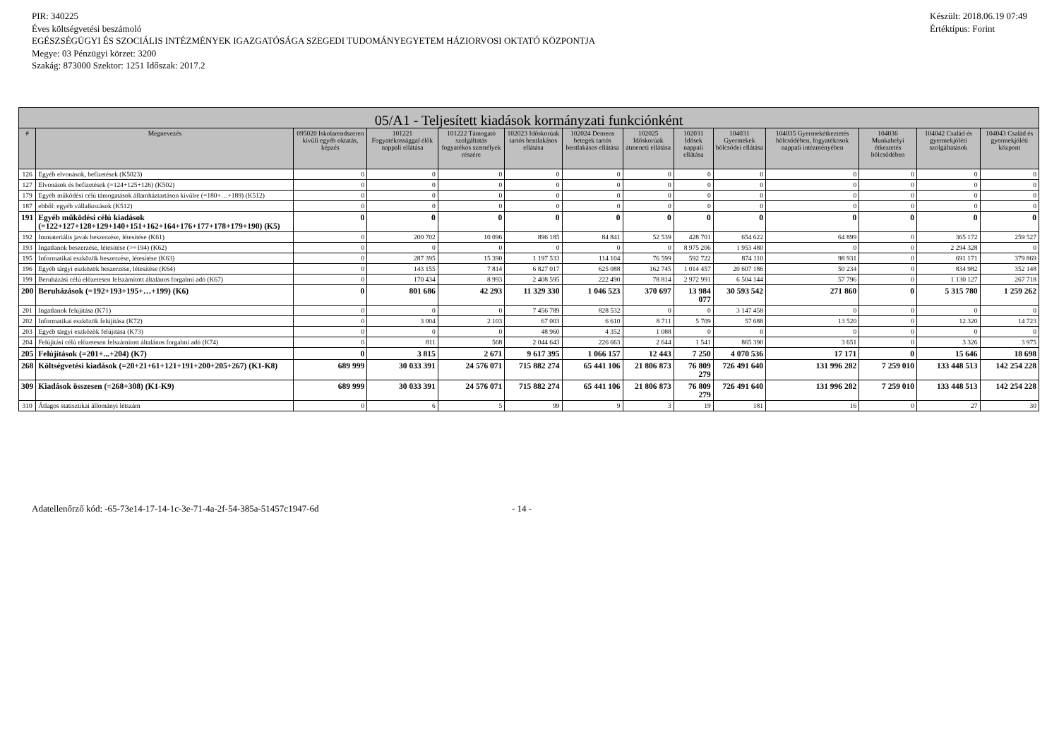PIR: 340225
Éves költségvetési beszámoló
EGÉSZSÉGÜGYI ÉS SZOCIÁLIS INTÉZMÉNYEK IGAZGATÓSÁGA SZEGEDI TUDOMÁNYEGYETEM HÁZIORVOSI OKTATÓ KÖZPONTJA
Megye: 03 Pénzügyi körzet: 3200
Szakág: 873000 Szektor: 1251 Időszak: 2017.2
Készült: 2018.06.19 07:49
Értéktípus: Forint
| 05/A1 - Teljesített kiadások kormányzati funkciónként | | | | | | | | | | | | | |
| --- | --- | --- | --- | --- | --- | --- | --- | --- | --- | --- | --- | --- | --- |
| # | Megnevezés | 095020 Iskolarendszeren kívüli egyéb oktatás, képzés | 101221 Fogyatékossággal élők nappali ellátása | 101222 Támogató szolgáltatás fogyatékos személyek részére | 102023 Időskorúak tartós bentlakásos ellátása | 102024 Demens betegek tartós bentlakásos ellátása | 102025 Időskorúak átmeneti ellátása | 102031 Idősek nappali ellátása | 104031 Gyermekek bölcsődei ellátása | 104035 Gyermekétkeztetés bölcsődében, fogyatékosok nappali intézményében | 104036 Munkahelyi étkeztetés bölcsődében | 104042 Család és gyermekjóléti szolgáltatások | 104043 Család és gyermekjóléti központ |
| 126 | Egyéb elvonások, befizetések (K5023) | 0 | 0 | 0 | 0 | 0 | 0 | 0 | 0 | 0 | 0 | 0 | 0 |
| 127 | Elvonások és befizetések (=124+125+126) (K502) | 0 | 0 | 0 | 0 | 0 | 0 | 0 | 0 | 0 | 0 | 0 | 0 |
| 179 | Egyéb működési célú támogatások államháztartáson kívülre (=180+…+189) (K512) | 0 | 0 | 0 | 0 | 0 | 0 | 0 | 0 | 0 | 0 | 0 | 0 |
| 187 | ebből: egyéb vállalkozások (K512) | 0 | 0 | 0 | 0 | 0 | 0 | 0 | 0 | 0 | 0 | 0 | 0 |
| 191 | Egyéb működési célú kiadások (=122+127+128+129+140+151+162+164+176+177+178+179+190) (K5) | 0 | 0 | 0 | 0 | 0 | 0 | 0 | 0 | 0 | 0 | 0 | 0 |
| 192 | Immateriális javak beszerzése, létesítése (K61) | 0 | 200 702 | 10 096 | 896 185 | 84 841 | 52 539 | 428 701 | 654 622 | 64 899 | 0 | 365 172 | 259 527 |
| 193 | Ingatlanok beszerzése, létesítése (>=194) (K62) | 0 | 0 | 0 | 0 | 0 | 0 | 8 975 206 | 1 953 480 | 0 | 0 | 2 294 328 | 0 |
| 195 | Informatikai eszközök beszerzése, létesítése (K63) | 0 | 287 395 | 15 390 | 1 197 533 | 114 104 | 76 599 | 592 722 | 874 110 | 98 931 | 0 | 691 171 | 379 869 |
| 196 | Egyéb tárgyi eszközök beszerzése, létesítése (K64) | 0 | 143 155 | 7 814 | 6 827 017 | 625 088 | 162 745 | 1 014 457 | 20 607 186 | 50 234 | 0 | 834 982 | 352 148 |
| 199 | Beruházási célú előzetesen felszámított általános forgalmi adó (K67) | 0 | 170 434 | 8 993 | 2 408 595 | 222 490 | 78 814 | 2 972 991 | 6 504 144 | 57 796 | 0 | 1 130 127 | 267 718 |
| 200 | Beruházások (=192+193+195+…+199) (K6) | 0 | 801 686 | 42 293 | 11 329 330 | 1 046 523 | 370 697 | 13 984 077 | 30 593 542 | 271 860 | 0 | 5 315 780 | 1 259 262 |
| 201 | Ingatlanok felújítása (K71) | 0 | 0 | 0 | 7 456 789 | 828 532 | 0 | 0 | 3 147 458 | 0 | 0 | 0 | 0 |
| 202 | Informatikai eszközök felújítása (K72) | 0 | 3 004 | 2 103 | 67 003 | 6 610 | 8 711 | 5 709 | 57 688 | 13 520 | 0 | 12 320 | 14 723 |
| 203 | Egyéb tárgyi eszközök felújítása (K73) | 0 | 0 | 0 | 48 960 | 4 352 | 1 088 | 0 | 0 | 0 | 0 | 0 | 0 |
| 204 | Felújítási célú előzetesen felszámított általános forgalmi adó (K74) | 0 | 811 | 568 | 2 044 643 | 226 663 | 2 644 | 1 541 | 865 390 | 3 651 | 0 | 3 326 | 3 975 |
| 205 | Felújítások (=201+...+204) (K7) | 0 | 3 815 | 2 671 | 9 617 395 | 1 066 157 | 12 443 | 7 250 | 4 070 536 | 17 171 | 0 | 15 646 | 18 698 |
| 268 | Költségvetési kiadások (=20+21+61+121+191+200+205+267) (K1-K8) | 689 999 | 30 033 391 | 24 576 071 | 715 882 274 | 65 441 106 | 21 806 873 | 76 809 279 | 726 491 640 | 131 996 282 | 7 259 010 | 133 448 513 | 142 254 228 |
| 309 | Kiadások összesen (=268+308) (K1-K9) | 689 999 | 30 033 391 | 24 576 071 | 715 882 274 | 65 441 106 | 21 806 873 | 76 809 279 | 726 491 640 | 131 996 282 | 7 259 010 | 133 448 513 | 142 254 228 |
| 310 | Átlagos statisztikai állományi létszám | 0 | 6 | 5 | 99 | 9 | 3 | 19 | 181 | 16 | 0 | 27 | 30 |
Adatellenőrző kód: -65-73e14-17-14-1c-3e-71-4a-2f-54-385a-51457c1947-6d - 14 -